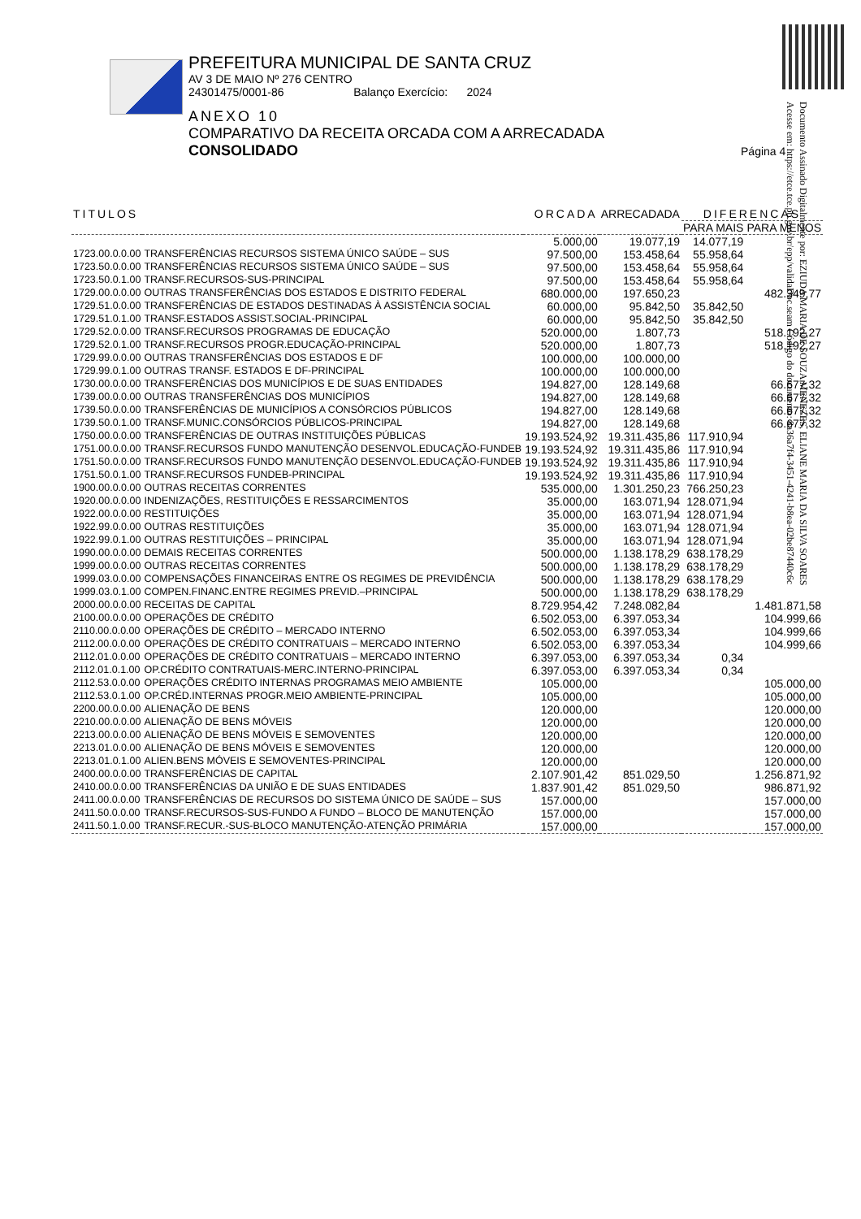Documento Assinado Digitalmente por: EZIUDA MARIA DE SOUZA MENEZES, ELIANE MARIA DA SILVA SOARES
Acesse em: https://etce.tce.pb.gov.br/epp/validaDoc.seam Código do documento: 8a36a7f4-3451-4241-b8ea-02be87440c6c
PREFEITURA MUNICIPAL DE SANTA CRUZ
AV 3 DE MAIO Nº 276 CENTRO
24301475/0001-86 Balanço Exercício: 2024
ANEXO 10
COMPARATIVO DA RECEITA ORCADA COM A ARRECADADA
CONSOLIDADO Página 4
| TITULOS | | ORCADA | ARRECADADA | DIFERENCAS | |
| --- | --- | --- | --- | --- | --- |
| | | | | PARA MAIS | PARA MENOS |
| | | 5.000,00 | 19.077,19 | 14.077,19 | |
| 1723.00.0.0.00 | TRANSFERÊNCIAS RECURSOS SISTEMA ÚNICO SAÚDE – SUS | 97.500,00 | 153.458,64 | 55.958,64 | |
| 1723.50.0.0.00 | TRANSFERÊNCIAS RECURSOS SISTEMA ÚNICO SAÚDE – SUS | 97.500,00 | 153.458,64 | 55.958,64 | |
| 1723.50.0.1.00 | TRANSF.RECURSOS-SUS-PRINCIPAL | 97.500,00 | 153.458,64 | 55.958,64 | |
| 1729.00.0.0.00 | OUTRAS TRANSFERÊNCIAS DOS ESTADOS E DISTRITO FEDERAL | 680.000,00 | 197.650,23 | | 482.349,77 |
| 1729.51.0.0.00 | TRANSFERÊNCIAS DE ESTADOS DESTINADAS À ASSISTÊNCIA SOCIAL | 60.000,00 | 95.842,50 | 35.842,50 | |
| 1729.51.0.1.00 | TRANSF.ESTADOS ASSIST.SOCIAL-PRINCIPAL | 60.000,00 | 95.842,50 | 35.842,50 | |
| 1729.52.0.0.00 | TRANSF.RECURSOS PROGRAMAS DE EDUCAÇÃO | 520.000,00 | 1.807,73 | | 518.192,27 |
| 1729.52.0.1.00 | TRANSF.RECURSOS PROGR.EDUCAÇÃO-PRINCIPAL | 520.000,00 | 1.807,73 | | 518.192,27 |
| 1729.99.0.0.00 | OUTRAS TRANSFERÊNCIAS DOS ESTADOS E DF | 100.000,00 | 100.000,00 | | |
| 1729.99.0.1.00 | OUTRAS TRANSF. ESTADOS E DF-PRINCIPAL | 100.000,00 | 100.000,00 | | |
| 1730.00.0.0.00 | TRANSFERÊNCIAS DOS MUNICÍPIOS E DE SUAS ENTIDADES | 194.827,00 | 128.149,68 | | 66.677,32 |
| 1739.00.0.0.00 | OUTRAS TRANSFERÊNCIAS DOS MUNICÍPIOS | 194.827,00 | 128.149,68 | | 66.677,32 |
| 1739.50.0.0.00 | TRANSFERÊNCIAS DE MUNICÍPIOS A CONSÓRCIOS PÚBLICOS | 194.827,00 | 128.149,68 | | 66.677,32 |
| 1739.50.0.1.00 | TRANSF.MUNIC.CONSÓRCIOS PÚBLICOS-PRINCIPAL | 194.827,00 | 128.149,68 | | 66.677,32 |
| 1750.00.0.0.00 | TRANSFERÊNCIAS DE OUTRAS INSTITUIÇÕES PÚBLICAS | 19.193.524,92 | 19.311.435,86 | 117.910,94 | |
| 1751.00.0.0.00 | TRANSF.RECURSOS FUNDO MANUTENÇÃO DESENVOL.EDUCAÇÃO-FUNDEB | 19.193.524,92 | 19.311.435,86 | 117.910,94 | |
| 1751.50.0.0.00 | TRANSF.RECURSOS FUNDO MANUTENÇÃO DESENVOL.EDUCAÇÃO-FUNDEB | 19.193.524,92 | 19.311.435,86 | 117.910,94 | |
| 1751.50.0.1.00 | TRANSF.RECURSOS FUNDEB-PRINCIPAL | 19.193.524,92 | 19.311.435,86 | 117.910,94 | |
| 1900.00.0.0.00 | OUTRAS RECEITAS CORRENTES | 535.000,00 | 1.301.250,23 | 766.250,23 | |
| 1920.00.0.0.00 | INDENIZAÇÕES, RESTITUIÇÕES E RESSARCIMENTOS | 35.000,00 | 163.071,94 | 128.071,94 | |
| 1922.00.0.0.00 | RESTITUIÇÕES | 35.000,00 | 163.071,94 | 128.071,94 | |
| 1922.99.0.0.00 | OUTRAS RESTITUIÇÕES | 35.000,00 | 163.071,94 | 128.071,94 | |
| 1922.99.0.1.00 | OUTRAS RESTITUIÇÕES – PRINCIPAL | 35.000,00 | 163.071,94 | 128.071,94 | |
| 1990.00.0.0.00 | DEMAIS RECEITAS CORRENTES | 500.000,00 | 1.138.178,29 | 638.178,29 | |
| 1999.00.0.0.00 | OUTRAS RECEITAS CORRENTES | 500.000,00 | 1.138.178,29 | 638.178,29 | |
| 1999.03.0.0.00 | COMPENSAÇÕES FINANCEIRAS ENTRE OS REGIMES DE PREVIDÊNCIA | 500.000,00 | 1.138.178,29 | 638.178,29 | |
| 1999.03.0.1.00 | COMPEN.FINANC.ENTRE REGIMES PREVID.–PRINCIPAL | 500.000,00 | 1.138.178,29 | 638.178,29 | |
| 2000.00.0.0.00 | RECEITAS DE CAPITAL | 8.729.954,42 | 7.248.082,84 | | 1.481.871,58 |
| 2100.00.0.0.00 | OPERAÇÕES DE CRÉDITO | 6.502.053,00 | 6.397.053,34 | | 104.999,66 |
| 2110.00.0.0.00 | OPERAÇÕES DE CRÉDITO – MERCADO INTERNO | 6.502.053,00 | 6.397.053,34 | | 104.999,66 |
| 2112.00.0.0.00 | OPERAÇÕES DE CRÉDITO CONTRATUAIS – MERCADO INTERNO | 6.502.053,00 | 6.397.053,34 | | 104.999,66 |
| 2112.01.0.0.00 | OPERAÇÕES DE CRÉDITO CONTRATUAIS – MERCADO INTERNO | 6.397.053,00 | 6.397.053,34 | 0,34 | |
| 2112.01.0.1.00 | OP.CRÉDITO CONTRATUAIS-MERC.INTERNO-PRINCIPAL | 6.397.053,00 | 6.397.053,34 | 0,34 | |
| 2112.53.0.0.00 | OPERAÇÕES CRÉDITO INTERNAS PROGRAMAS MEIO AMBIENTE | 105.000,00 | | | 105.000,00 |
| 2112.53.0.1.00 | OP.CRÉD.INTERNAS PROGR.MEIO AMBIENTE-PRINCIPAL | 105.000,00 | | | 105.000,00 |
| 2200.00.0.0.00 | ALIENAÇÃO DE BENS | 120.000,00 | | | 120.000,00 |
| 2210.00.0.0.00 | ALIENAÇÃO DE BENS MÓVEIS | 120.000,00 | | | 120.000,00 |
| 2213.00.0.0.00 | ALIENAÇÃO DE BENS MÓVEIS E SEMOVENTES | 120.000,00 | | | 120.000,00 |
| 2213.01.0.0.00 | ALIENAÇÃO DE BENS MÓVEIS E SEMOVENTES | 120.000,00 | | | 120.000,00 |
| 2213.01.0.1.00 | ALIEN.BENS MÓVEIS E SEMOVENTES-PRINCIPAL | 120.000,00 | | | 120.000,00 |
| 2400.00.0.0.00 | TRANSFERÊNCIAS DE CAPITAL | 2.107.901,42 | 851.029,50 | | 1.256.871,92 |
| 2410.00.0.0.00 | TRANSFERÊNCIAS DA UNIÃO E DE SUAS ENTIDADES | 1.837.901,42 | 851.029,50 | | 986.871,92 |
| 2411.00.0.0.00 | TRANSFERÊNCIAS DE RECURSOS DO SISTEMA ÚNICO DE SAÚDE – SUS | 157.000,00 | | | 157.000,00 |
| 2411.50.0.0.00 | TRANSF.RECURSOS-SUS-FUNDO A FUNDO – BLOCO DE MANUTENÇÃO | 157.000,00 | | | 157.000,00 |
| 2411.50.1.0.00 | TRANSF.RECUR.-SUS-BLOCO MANUTENÇÃO-ATENÇÃO PRIMÁRIA | 157.000,00 | | | 157.000,00 |